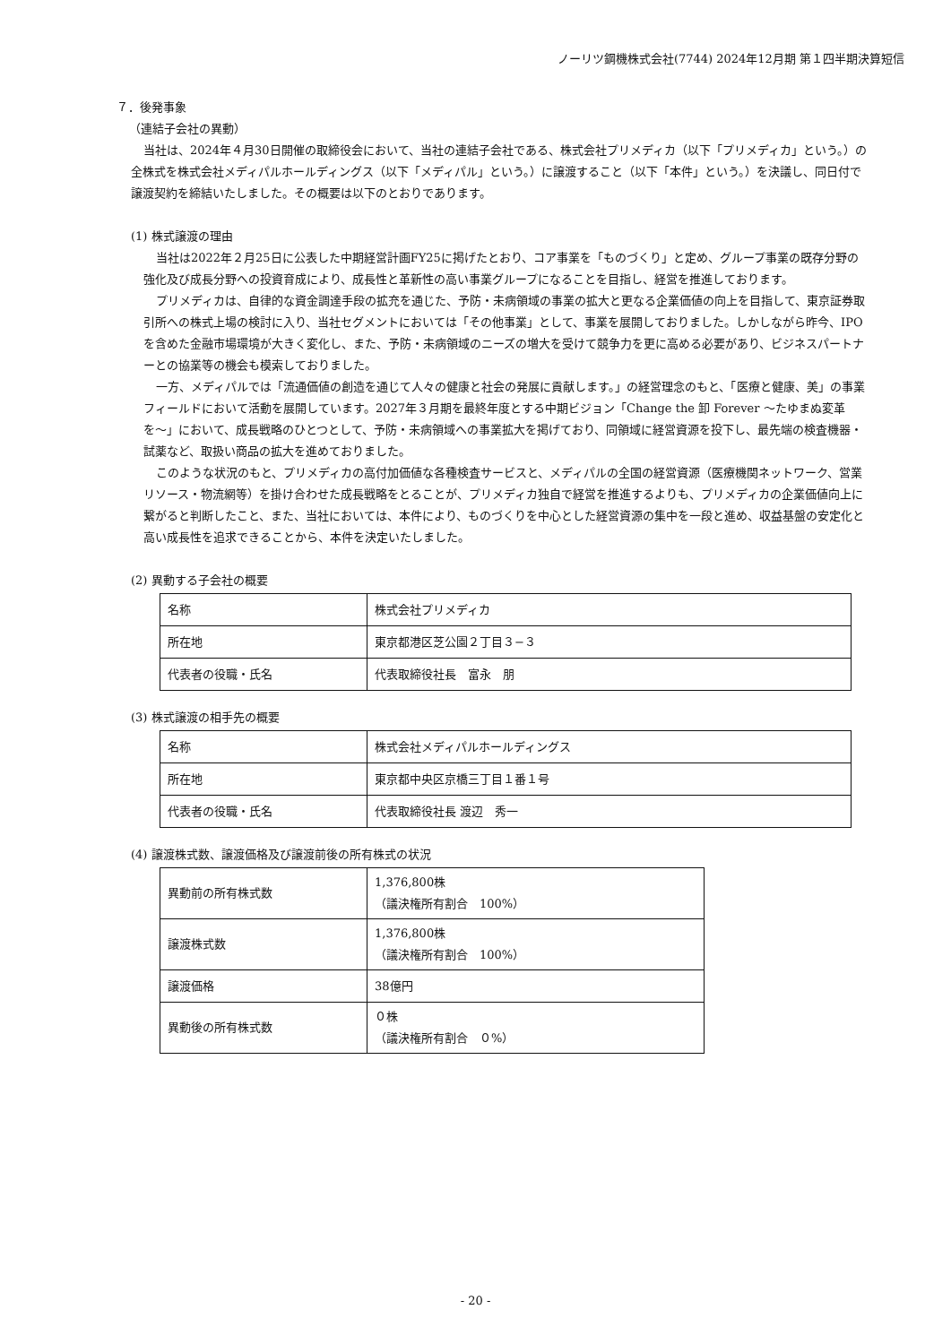ノーリツ鋼機株式会社(7744) 2024年12月期 第１四半期決算短信
７．後発事象
（連結子会社の異動）
当社は、2024年４月30日開催の取締役会において、当社の連結子会社である、株式会社プリメディカ（以下「プリメディカ」という。）の全株式を株式会社メディパルホールディングス（以下「メディパル」という。）に譲渡すること（以下「本件」という。）を決議し、同日付で譲渡契約を締結いたしました。その概要は以下のとおりであります。
(1) 株式譲渡の理由
当社は2022年２月25日に公表した中期経営計画FY25に掲げたとおり、コア事業を「ものづくり」と定め、グループ事業の既存分野の強化及び成長分野への投資育成により、成長性と革新性の高い事業グループになることを目指し、経営を推進しております。
プリメディカは、自律的な資金調達手段の拡充を通じた、予防・未病領域の事業の拡大と更なる企業価値の向上を目指して、東京証券取引所への株式上場の検討に入り、当社セグメントにおいては「その他事業」として、事業を展開しておりました。しかしながら昨今、IPOを含めた金融市場環境が大きく変化し、また、予防・未病領域のニーズの増大を受けて競争力を更に高める必要があり、ビジネスパートナーとの協業等の機会も模索しておりました。
一方、メディパルでは「流通価値の創造を通じて人々の健康と社会の発展に貢献します。」の経営理念のもと、「医療と健康、美」の事業フィールドにおいて活動を展開しています。2027年３月期を最終年度とする中期ビジョン「Change the 卸 Forever 〜たゆまぬ変革を〜」において、成長戦略のひとつとして、予防・未病領域への事業拡大を掲げており、同領域に経営資源を投下し、最先端の検査機器・試薬など、取扱い商品の拡大を進めておりました。
このような状況のもと、プリメディカの高付加価値な各種検査サービスと、メディパルの全国の経営資源（医療機関ネットワーク、営業リソース・物流網等）を掛け合わせた成長戦略をとることが、プリメディカ独自で経営を推進するよりも、プリメディカの企業価値向上に繋がると判断したこと、また、当社においては、本件により、ものづくりを中心とした経営資源の集中を一段と進め、収益基盤の安定化と高い成長性を追求できることから、本件を決定いたしました。
(2) 異動する子会社の概要
| 名称 | 株式会社プリメディカ |
| 所在地 | 東京都港区芝公園２丁目３−３ |
| 代表者の役職・氏名 | 代表取締役社長 富永 朋 |
(3) 株式譲渡の相手先の概要
| 名称 | 株式会社メディパルホールディングス |
| 所在地 | 東京都中央区京橋三丁目１番１号 |
| 代表者の役職・氏名 | 代表取締役社長 渡辺 秀一 |
(4) 譲渡株式数、譲渡価格及び譲渡前後の所有株式の状況
| 異動前の所有株式数 | 1,376,800株 （議決権所有割合 100%） |
| 譲渡株式数 | 1,376,800株 （議決権所有割合 100%） |
| 譲渡価格 | 38億円 |
| 異動後の所有株式数 | ０株 （議決権所有割合 ０%） |
- 20 -